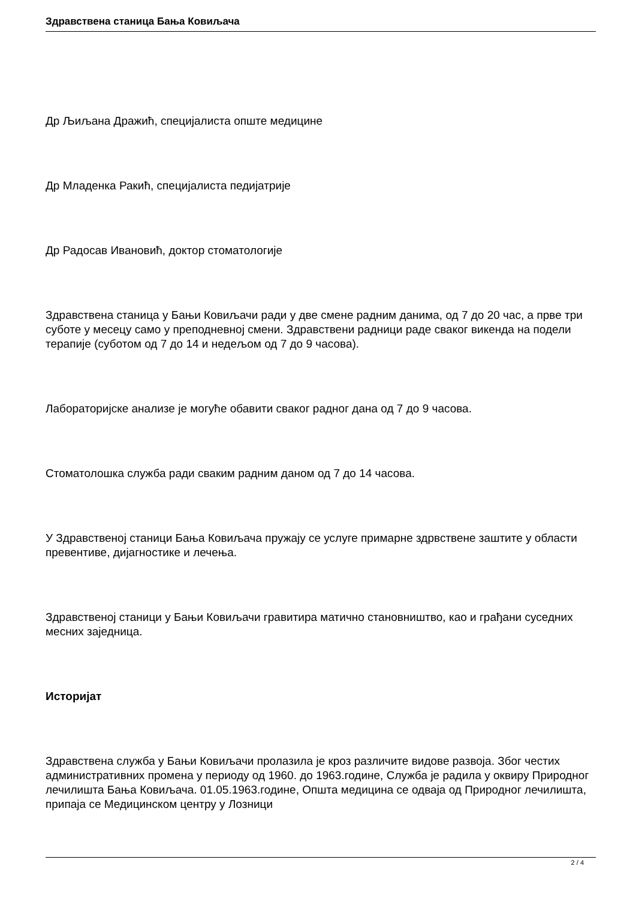Здравствена станица Бања Ковиљача
Др Љиљана Дражић, специјалиста опште медицине
Др Младенка Ракић, специјалиста педијатрије
Др Радосав Ивановић, доктор стоматологије
Здравствена станица у Бањи Ковиљачи ради у две смене радним данима, од 7 до 20 час, а прве три суботе у месецу само у преподневној смени. Здравствени радници раде сваког викенда на подели терапије (суботом од 7 до 14 и недељом од 7 до 9 часова).
Лабораторијске анализе је могуће обавити сваког радног дана од 7 до 9 часова.
Стоматолошка служба ради сваким радним даном од 7 до 14 часова.
У Здравственој станици Бања Ковиљача пружају се услуге примарне здрвствене заштите у области превентиве, дијагностике и лечења.
Здравственој станици у Бањи Ковиљачи гравитира матично становништво, као и грађани суседних месних заједница.
Историјат
Здравствена служба у Бањи Ковиљачи пролазила је кроз различите видове развоја. Због честих административних промена у периоду од 1960. до 1963.године, Служба је радила у оквиру Природног лечилишта Бања Ковиљача. 01.05.1963.године, Општа медицина се одваја од Природног лечилишта, припаја се Медицинском центру у Лозници
2 / 4